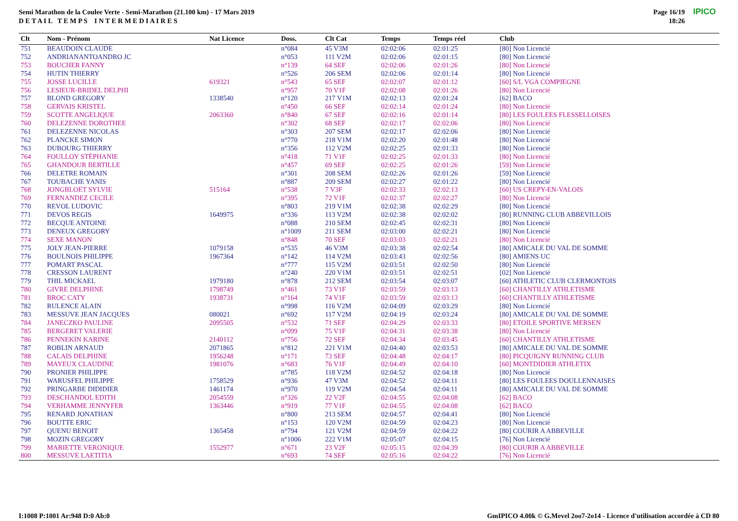Semi Marathon de la Coulee Verte - Semi-Marathon (21.100 km) - 17 Mars 2019
D E T A I L T E M P S I N T E R M E D I A I R E S
Page 16/19
18:26
IPICO
| Clt | Nom - Prénom | Nat Licence | Doss. | Clt Cat | Temps | Temps réel | Club |
| --- | --- | --- | --- | --- | --- | --- | --- |
| 751 | BEAUDOIN CLAUDE | | n°084 | 45 V3M | 02:02:06 | 02:01:25 | [80] Non Licencié |
| 752 | ANDRIANANTOANDRO JC | | n°053 | 111 V2M | 02:02:06 | 02:01:15 | [80] Non Licencié |
| 753 | BOUCHER FANNY | | n°139 | 64 SEF | 02:02:06 | 02:01:26 | [80] Non Licencié |
| 754 | HUTIN THIERRY | | n°526 | 206 SEM | 02:02:06 | 02:01:14 | [80] Non Licencié |
| 755 | JOSSE LUCILLE | 619321 | n°543 | 65 SEF | 02:02:07 | 02:01:12 | [60] S/L VGA COMPIEGNE |
| 756 | LESIEUR-BRIDEL DELPHI | | n°957 | 70 V1F | 02:02:08 | 02:01:26 | [80] Non Licencié |
| 757 | BLOND GREGORY | 1338540 | n°120 | 217 V1M | 02:02:13 | 02:01:24 | [62] BACO |
| 758 | GERVAIS KRISTEL | | n°450 | 66 SEF | 02:02:14 | 02:01:24 | [80] Non Licencié |
| 759 | SCOTTE ANGELIQUE | 2063360 | n°840 | 67 SEF | 02:02:16 | 02:01:14 | [80] LES FOULEES FLESSELLOISES |
| 760 | DELEZENNE DOROTHEE | | n°302 | 68 SEF | 02:02:17 | 02:02:06 | [80] Non Licencié |
| 761 | DELEZENNE NICOLAS | | n°303 | 207 SEM | 02:02:17 | 02:02:06 | [80] Non Licencié |
| 762 | PLANCKE SIMON | | n°770 | 218 V1M | 02:02:20 | 02:01:48 | [80] Non Licencié |
| 763 | DUBOURG THIERRY | | n°356 | 112 V2M | 02:02:25 | 02:01:33 | [80] Non Licencié |
| 764 | FOULLOY STÉPHANIE | | n°418 | 71 V1F | 02:02:25 | 02:01:33 | [80] Non Licencié |
| 765 | GHANDOUR BERTILLE | | n°457 | 69 SEF | 02:02:25 | 02:01:26 | [59] Non Licencié |
| 766 | DELETRE ROMAIN | | n°301 | 208 SEM | 02:02:26 | 02:01:26 | [59] Non Licencié |
| 767 | TOUBACHE YANIS | | n°887 | 209 SEM | 02:02:27 | 02:01:22 | [80] Non Licencié |
| 768 | JONGBLOET SYLVIE | 515164 | n°538 | 7 V3F | 02:02:33 | 02:02:13 | [60] US CREPY-EN-VALOIS |
| 769 | FERNANDEZ CECILE | | n°395 | 72 V1F | 02:02:37 | 02:02:27 | [80] Non Licencié |
| 770 | REVOL LUDOVIC | | n°803 | 219 V1M | 02:02:38 | 02:02:29 | [80] Non Licencié |
| 771 | DEVOS REGIS | 1649975 | n°336 | 113 V2M | 02:02:38 | 02:02:02 | [80] RUNNING CLUB ABBEVILLOIS |
| 772 | BECQUE ANTOINE | | n°088 | 210 SEM | 02:02:45 | 02:02:31 | [80] Non Licencié |
| 773 | DENEUX GREGORY | | n°1009 | 211 SEM | 02:03:00 | 02:02:21 | [80] Non Licencié |
| 774 | SEXE MANON | | n°848 | 70 SEF | 02:03:03 | 02:02:21 | [80] Non Licencié |
| 775 | JOLY JEAN-PIERRE | 1079158 | n°535 | 46 V3M | 02:03:38 | 02:02:54 | [80] AMICALE DU VAL DE SOMME |
| 776 | BOULNOIS PHILIPPE | 1967364 | n°142 | 114 V2M | 02:03:43 | 02:02:56 | [80] AMIENS UC |
| 777 | POMART PASCAL | | n°777 | 115 V2M | 02:03:51 | 02:02:50 | [80] Non Licencié |
| 778 | CRESSON LAURENT | | n°240 | 220 V1M | 02:03:51 | 02:02:51 | [02] Non Licencié |
| 779 | THIL MICKAEL | 1979180 | n°878 | 212 SEM | 02:03:54 | 02:03:07 | [60] ATHLETIC CLUB CLERMONTOIS |
| 780 | GIVRE DELPHINE | 1798749 | n°461 | 73 V1F | 02:03:59 | 02:03:13 | [60] CHANTILLY ATHLETISME |
| 781 | BROC CATY | 1938731 | n°164 | 74 V1F | 02:03:59 | 02:03:13 | [60] CHANTILLY ATHLETISME |
| 782 | RULENCE ALAIN | | n°998 | 116 V2M | 02:04:09 | 02:03:29 | [80] Non Licencié |
| 783 | MESSUVE JEAN JACQUES | 080021 | n°692 | 117 V2M | 02:04:19 | 02:03:24 | [80] AMICALE DU VAL DE SOMME |
| 784 | JANECZKO PAULINE | 2095505 | n°532 | 71 SEF | 02:04:29 | 02:03:33 | [80] ETOILE SPORTIVE MERSEN |
| 785 | BERGERET VALERIE | | n°099 | 75 V1F | 02:04:31 | 02:03:38 | [80] Non Licencié |
| 786 | PENNEKIN KARINE | 2140112 | n°756 | 72 SEF | 02:04:34 | 02:03:45 | [60] CHANTILLY ATHLETISME |
| 787 | ROBLIN ARNAUD | 2071865 | n°812 | 221 V1M | 02:04:40 | 02:03:53 | [80] AMICALE DU VAL DE SOMME |
| 788 | CALAIS DELPHINE | 1956248 | n°171 | 73 SEF | 02:04:48 | 02:04:17 | [80] PICQUIGNY RUNNING CLUB |
| 789 | MAYEUX CLAUDINE | 1981076 | n°683 | 76 V1F | 02:04:49 | 02:04:10 | [60] MONTDIDIER ATHLETIX |
| 790 | PRONIER PHILIPPE | | n°785 | 118 V2M | 02:04:52 | 02:04:18 | [80] Non Licencié |
| 791 | WARUSFEL PHILIPPE | 1758529 | n°936 | 47 V3M | 02:04:52 | 02:04:11 | [80] LES FOULEES DOULLENNAISES |
| 792 | PRINGARBE DIDIDIER | 1461174 | n°970 | 119 V2M | 02:04:54 | 02:04:11 | [80] AMICALE DU VAL DE SOMME |
| 793 | DESCHANDOL EDITH | 2054559 | n°326 | 22 V2F | 02:04:55 | 02:04:08 | [62] BACO |
| 794 | VERHAMME JENNYFER | 1363446 | n°919 | 77 V1F | 02:04:55 | 02:04:08 | [62] BACO |
| 795 | RENARD JONATHAN | | n°800 | 213 SEM | 02:04:57 | 02:04:41 | [80] Non Licencié |
| 796 | BOUTTE ERIC | | n°153 | 120 V2M | 02:04:59 | 02:04:23 | [80] Non Licencié |
| 797 | QUENU BENOIT | 1365458 | n°794 | 121 V2M | 02:04:59 | 02:04:22 | [80] COURIR A ABBEVILLE |
| 798 | MOZIN GREGORY | | n°1006 | 222 V1M | 02:05:07 | 02:04:15 | [76] Non Licencié |
| 799 | MARIETTE VERONIQUE | 1552977 | n°671 | 23 V2F | 02:05:15 | 02:04:39 | [80] COURIR A ABBEVILLE |
| 800 | MESSUVE LAETITIA | | n°693 | 74 SEF | 02:05:16 | 02:04:22 | [76] Non Licencié |
I:1008 P:1001 Ar:948 D:0 Ab:0
GmIPICO 4.00k © G.Mevel 2oo7-2o14 - Licence d'utilisation accordée à CD 80